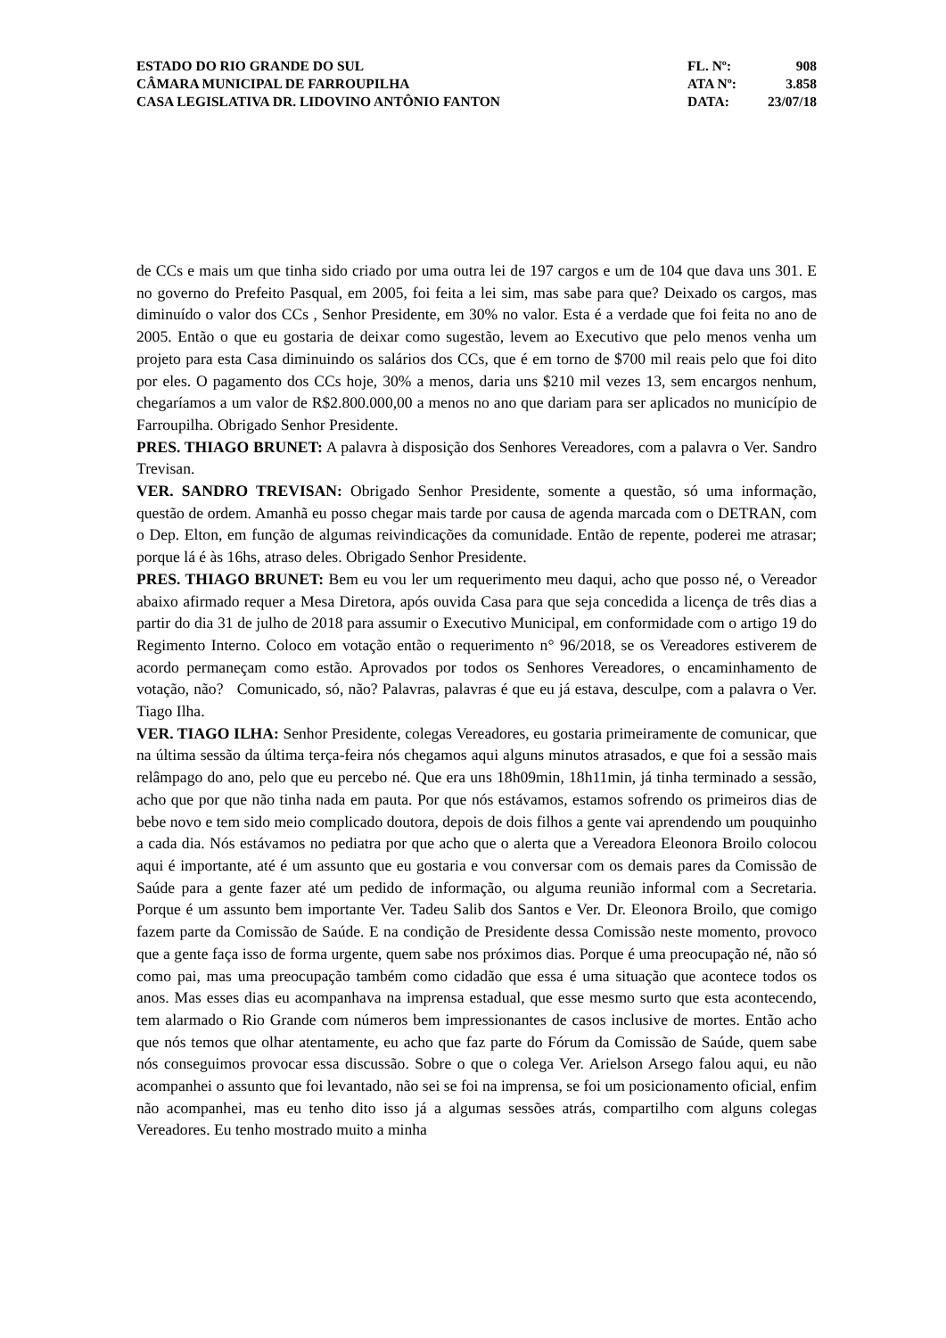ESTADO DO RIO GRANDE DO SUL
CÂMARA MUNICIPAL DE FARROUPILHA
CASA LEGISLATIVA DR. LIDOVINO ANTÔNIO FANTON
| FL. Nº: | 908 |
| ATA Nº: | 3.858 |
| DATA: | 23/07/18 |
de CCs e mais um que tinha sido criado por uma outra lei de 197 cargos e um de 104 que dava uns 301. E no governo do Prefeito Pasqual, em 2005, foi feita a lei sim, mas sabe para que? Deixado os cargos, mas diminuído o valor dos CCs , Senhor Presidente, em 30% no valor. Esta é a verdade que foi feita no ano de 2005. Então o que eu gostaria de deixar como sugestão, levem ao Executivo que pelo menos venha um projeto para esta Casa diminuindo os salários dos CCs, que é em torno de $700 mil reais pelo que foi dito por eles. O pagamento dos CCs hoje, 30% a menos, daria uns $210 mil vezes 13, sem encargos nenhum, chegaríamos a um valor de R$2.800.000,00 a menos no ano que dariam para ser aplicados no município de Farroupilha. Obrigado Senhor Presidente.
PRES. THIAGO BRUNET: A palavra à disposição dos Senhores Vereadores, com a palavra o Ver. Sandro Trevisan.
VER. SANDRO TREVISAN: Obrigado Senhor Presidente, somente a questão, só uma informação, questão de ordem. Amanhã eu posso chegar mais tarde por causa de agenda marcada com o DETRAN, com o Dep. Elton, em função de algumas reivindicações da comunidade. Então de repente, poderei me atrasar; porque lá é às 16hs, atraso deles. Obrigado Senhor Presidente.
PRES. THIAGO BRUNET: Bem eu vou ler um requerimento meu daqui, acho que posso né, o Vereador abaixo afirmado requer a Mesa Diretora, após ouvida Casa para que seja concedida a licença de três dias a partir do dia 31 de julho de 2018 para assumir o Executivo Municipal, em conformidade com o artigo 19 do Regimento Interno. Coloco em votação então o requerimento n° 96/2018, se os Vereadores estiverem de acordo permaneçam como estão. Aprovados por todos os Senhores Vereadores, o encaminhamento de votação, não? Comunicado, só, não? Palavras, palavras é que eu já estava, desculpe, com a palavra o Ver. Tiago Ilha.
VER. TIAGO ILHA: Senhor Presidente, colegas Vereadores, eu gostaria primeiramente de comunicar, que na última sessão da última terça-feira nós chegamos aqui alguns minutos atrasados, e que foi a sessão mais relâmpago do ano, pelo que eu percebo né. Que era uns 18h09min, 18h11min, já tinha terminado a sessão, acho que por que não tinha nada em pauta. Por que nós estávamos, estamos sofrendo os primeiros dias de bebe novo e tem sido meio complicado doutora, depois de dois filhos a gente vai aprendendo um pouquinho a cada dia. Nós estávamos no pediatra por que acho que o alerta que a Vereadora Eleonora Broilo colocou aqui é importante, até é um assunto que eu gostaria e vou conversar com os demais pares da Comissão de Saúde para a gente fazer até um pedido de informação, ou alguma reunião informal com a Secretaria. Porque é um assunto bem importante Ver. Tadeu Salib dos Santos e Ver. Dr. Eleonora Broilo, que comigo fazem parte da Comissão de Saúde. E na condição de Presidente dessa Comissão neste momento, provoco que a gente faça isso de forma urgente, quem sabe nos próximos dias. Porque é uma preocupação né, não só como pai, mas uma preocupação também como cidadão que essa é uma situação que acontece todos os anos. Mas esses dias eu acompanhava na imprensa estadual, que esse mesmo surto que esta acontecendo, tem alarmado o Rio Grande com números bem impressionantes de casos inclusive de mortes. Então acho que nós temos que olhar atentamente, eu acho que faz parte do Fórum da Comissão de Saúde, quem sabe nós conseguimos provocar essa discussão. Sobre o que o colega Ver. Arielson Arsego falou aqui, eu não acompanhei o assunto que foi levantado, não sei se foi na imprensa, se foi um posicionamento oficial, enfim não acompanhei, mas eu tenho dito isso já a algumas sessões atrás, compartilho com alguns colegas Vereadores. Eu tenho mostrado muito a minha